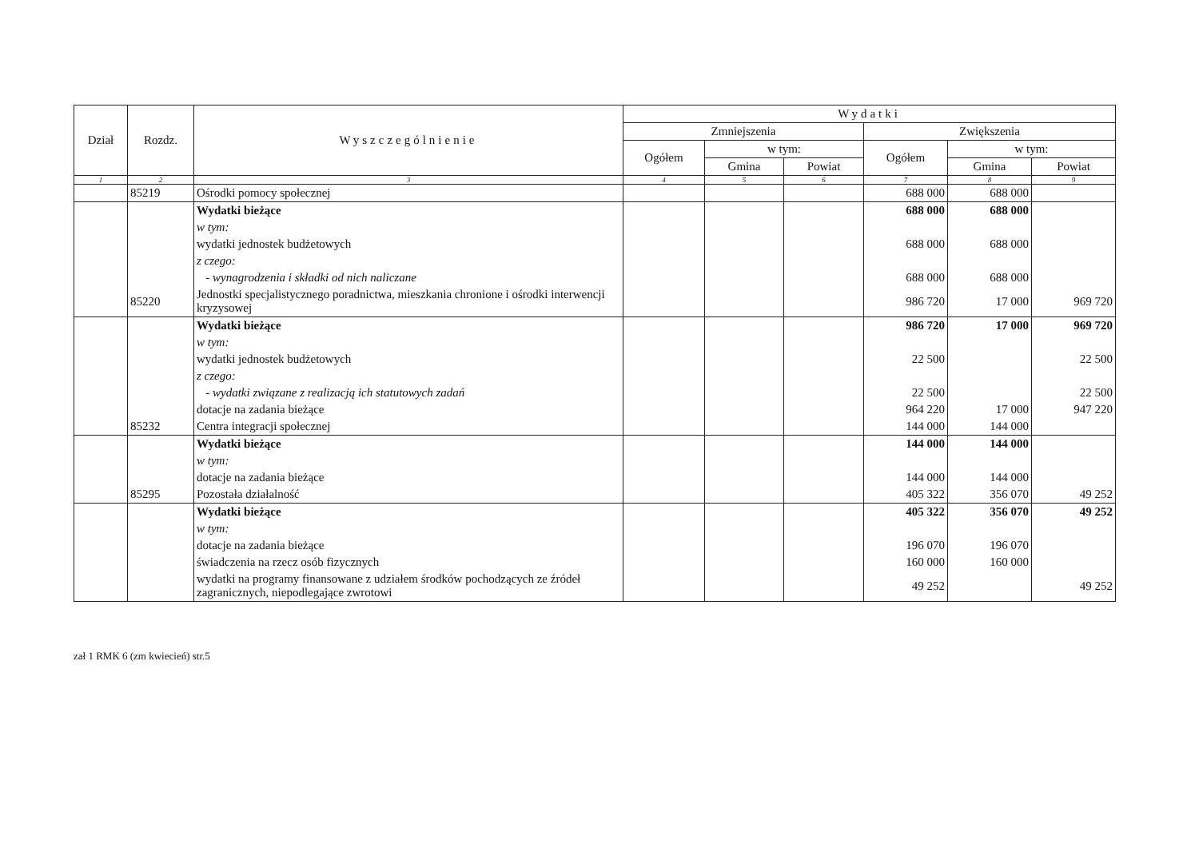| Dział | Rozdz. | Wyszczególnienie | Wydatki | | | | | |
| --- | --- | --- | --- | --- | --- | --- | --- | --- |
| | | | Zmniejszenia | | | Zwiększenia | | |
| | | | Ogółem | w tym: | | Ogółem | w tym: | |
| | | | | Gmina | Powiat | | Gmina | Powiat |
| 1 | 2 | 3 | 4 | 5 | 6 | 7 | 8 | 9 |
| | 85219 | Ośrodki pomocy społecznej | | | | 688 000 | 688 000 | |
| | | Wydatki bieżące | | | | 688 000 | 688 000 | |
| | | w tym: | | | | | | |
| | | wydatki jednostek budżetowych | | | | 688 000 | 688 000 | |
| | | z czego: | | | | | | |
| | | - wynagrodzenia i składki od nich naliczane | | | | 688 000 | 688 000 | |
| | 85220 | Jednostki specjalistycznego poradnictwa, mieszkania chronione i ośrodki interwencji kryzysowej | | | | 986 720 | 17 000 | 969 720 |
| | | Wydatki bieżące | | | | 986 720 | 17 000 | 969 720 |
| | | w tym: | | | | | | |
| | | wydatki jednostek budżetowych | | | | 22 500 | | 22 500 |
| | | z czego: | | | | | | |
| | | - wydatki związane z realizacją ich statutowych zadań | | | | 22 500 | | 22 500 |
| | | dotacje na zadania bieżące | | | | 964 220 | 17 000 | 947 220 |
| | 85232 | Centra integracji społecznej | | | | 144 000 | 144 000 | |
| | | Wydatki bieżące | | | | 144 000 | 144 000 | |
| | | w tym: | | | | | | |
| | | dotacje na zadania bieżące | | | | 144 000 | 144 000 | |
| | 85295 | Pozostała działalność | | | | 405 322 | 356 070 | 49 252 |
| | | Wydatki bieżące | | | | 405 322 | 356 070 | 49 252 |
| | | w tym: | | | | | | |
| | | dotacje na zadania bieżące | | | | 196 070 | 196 070 | |
| | | świadczenia na rzecz osób fizycznych | | | | 160 000 | 160 000 | |
| | | wydatki na programy finansowane z udziałem środków pochodzących ze źródeł zagranicznych, niepodlegające zwrotowi | | | | 49 252 | | 49 252 |
zał 1 RMK 6 (zm kwiecień) str.5